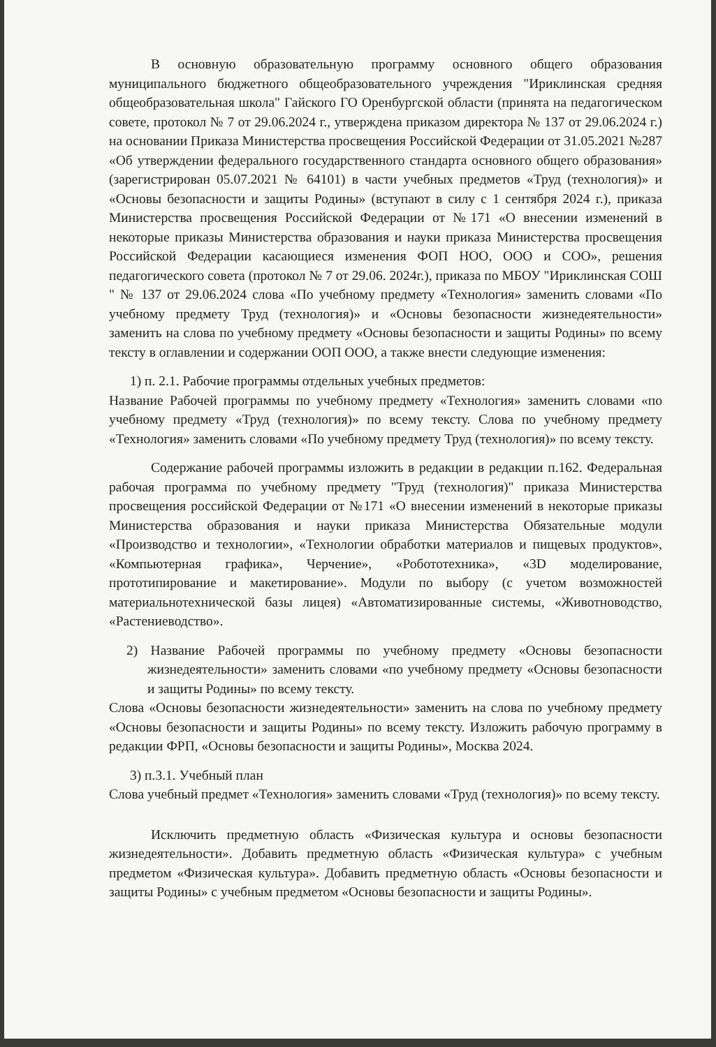В основную образовательную программу основного общего образования муниципального бюджетного общеобразовательного учреждения "Ириклинская средняя общеобразовательная школа" Гайского ГО Оренбургской области (принята на педагогическом совете, протокол № 7 от 29.06.2024 г., утверждена приказом директора № 137 от 29.06.2024 г.) на основании Приказа Министерства просвещения Российской Федерации от 31.05.2021 №287 «Об утверждении федерального государственного стандарта основного общего образования» (зарегистрирован 05.07.2021 № 64101) в части учебных предметов «Труд (технология)» и «Основы безопасности и защиты Родины» (вступают в силу с 1 сентября 2024 г.), приказа Министерства просвещения Российской Федерации от №171 «О внесении изменений в некоторые приказы Министерства образования и науки приказа Министерства просвещения Российской Федерации касающиеся изменения ФОП НОО, ООО и СОО», решения педагогического совета (протокол № 7 от 29.06. 2024г.), приказа по МБОУ "Ириклинская СОШ " № 137 от 29.06.2024 слова «По учебному предмету «Технология» заменить словами «По учебному предмету Труд (технология)» и «Основы безопасности жизнедеятельности» заменить на слова по учебному предмету «Основы безопасности и защиты Родины» по всему тексту в оглавлении и содержании ООП ООО, а также внести следующие изменения:
1) п. 2.1. Рабочие программы отдельных учебных предметов:
Название Рабочей программы по учебному предмету «Технология» заменить словами «по учебному предмету «Труд (технология)» по всему тексту. Слова по учебному предмету «Технология» заменить словами «По учебному предмету Труд (технология)» по всему тексту.
Содержание рабочей программы изложить в редакции в редакции п.162. Федеральная рабочая программа по учебному предмету "Труд (технология)" приказа Министерства просвещения российской Федерации от №171 «О внесении изменений в некоторые приказы Министерства образования и науки приказа Министерства Обязательные модули «Производство и технологии», «Технологии обработки материалов и пищевых продуктов», «Компьютерная графика», Черчение», «Робототехника», «3D моделирование, прототипирование и макетирование». Модули по выбору (с учетом возможностей материальнотехнической базы лицея) «Автоматизированные системы, «Животноводство, «Растениеводство».
2) Название Рабочей программы по учебному предмету «Основы безопасности жизнедеятельности» заменить словами «по учебному предмету «Основы безопасности и защиты Родины» по всему тексту.
Слова «Основы безопасности жизнедеятельности» заменить на слова по учебному предмету «Основы безопасности и защиты Родины» по всему тексту. Изложить рабочую программу в редакции ФРП, «Основы безопасности и защиты Родины», Москва 2024.
3) п.3.1. Учебный план
Слова учебный предмет «Технология» заменить словами «Труд (технология)» по всему тексту.
Исключить предметную область «Физическая культура и основы безопасности жизнедеятельности». Добавить предметную область «Физическая культура» с учебным предметом «Физическая культура». Добавить предметную область «Основы безопасности и защиты Родины» с учебным предметом «Основы безопасности и защиты Родины».